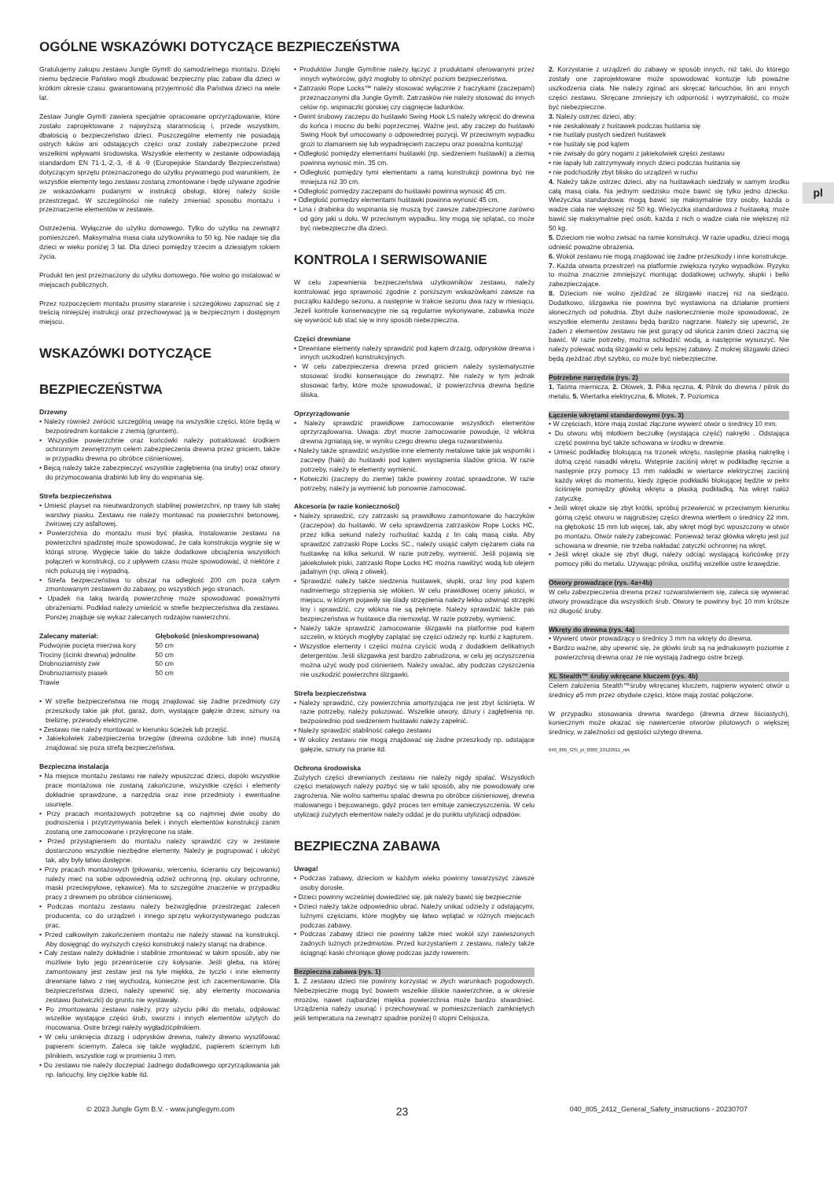pl
OGÓLNE WSKAZÓWKI DOTYCZĄCE BEZPIECZEŃSTWA
Gratulujemy zakupu zestawu Jungle Gym® do samodzielnego montażu. Dzięki niemu będziecie Państwo mogli zbudować bezpieczny plac zabaw dla dzieci w krótkim okresie czasu: gwarantowaną przyjemność dla Państwa dzieci na wiele lat.
Zestaw Jungle Gym® zawiera specjalnie opracowane oprzyrządowanie, które zostało zaprojektowane z najwyższą starannością i, przede wszystkim, dbałością o bezpieczeństwo dzieci. Poszczególne elementy nie posiadają ostrych łuków ani odstających części oraz zostały zabezpieczone przed wszelkimi wpływami środowiska. Wszystkie elementy w zestawie odpowiadają standardom EN 71-1,-2,-3, -8 & -9 (Europejskie Standardy Bezpieczeństwa) dotyczącym sprzętu przeznaczonego do użytku prywatnego pod warunkiem, że wszystkie elementy tego zestawu zostaną zmontowane i będę używane zgodnie ze wskazówkami podanymi w instrukcji obsługi, której należy ściśle przestrzegać. W szczególności nie należy zmieniać sposobu montażu i przeznaczenie elementów w zestawie.
Ostrzeżenia. Wyłącznie do użytku domowego. Tylko do użytku na zewnątrz pomieszczeń. Maksymalna masa ciała użytkownika to 50 kg. Nie nadaje się dla dzieci w wieku poniżej 3 lat. Dla dzieci pomiędzy trzecim a dziesiątym rokiem życia.
Produkt ten jest przeznaczony do użytku domowego. Nie wolno go instalować w miejscach publicznych.
Przez rozpoczęciem montażu prosimy starannie i szczegółowo zapoznać się z treścią niniejszej instrukcji oraz przechowywać ją w bezpiecznym i dostępnym miejscu.
WSKAZÓWKI DOTYCZĄCE
BEZPIECZEŃSTWA
Drzewny
• Należy również zwrócić szczególną uwagę na wszystkie części, które będą w bezpośrednim kontakcie z ziemią (gruntem).
• Wszystkie powierzchnie oraz końcówki należy potraktować środkiem ochronnym zewnętrznym celem zabezpieczenia drewna przez gniciem, także w przypadku drewna po obróbce ciśnieniowej.
• Bejcą należy także zabezpieczyć wszystkie zagłębienia (na śruby) oraz otwory do przymocowania drabinki lub liny do wspinania się.
Strefa bezpieczeństwa
• Umieść playset na nieutwardzonych stabilnej powierzchni, np trawy lub stałej warstwy piasku. Zestawu nie należy montować na powierzchni betonowej, żwirowej czy asfaltowej.
• Powierzchnia do montażu musi być płaska. Instalowanie zestawu na powierzchni spadzistej może spowodować, że cała konstrukcja wygnie się w którąś stronę. Wygięcie takie do także dodatkowe obciążenia wszystkich połączeń w konstrukcji, co z upływem czasu może spowodować, iż niektóre z nich poluzują się i wypadną.
• Strefa bezpieczeństwa to obszar na odległość 200 cm poza całym zmontowanym zestawem do zabawy, po wszystkich jego stronach.
• Upadek na taką twardą powierzchnię może spowodować poważnymi obrażeniami. Podkład należy umieścić w strefie bezpieczeństwa dla zestawu. Poniżej znajduje się wykaz zalecanych rodzajów nawierzchni.
| Zalecany materiał: | Głębokość (nieskompresowana) |
| --- | --- |
| Podwójnie pocięta mierzwa kory | 50 cm |
| Trociny (ścinki drewna) jednolite | 50 cm |
| Drobnoziarnisty żwir | 50 cm |
| Drobnoziarnisty piasek | 50 cm |
| Trawie | |
• W strefie bezpieczeństwa nie mogą znajdować się żadne przedmioty czy przeszkody takie jak płot, garaż, dom, wystające gałęzie drzew, sznury na bieliznę, przewody elektryczne.
• Zestawu nie należy montować w kierunku ścieżek lub przejść.
• Jakiekolwiek zabezpieczenia brzegów (drewna ozdobne lub inne) muszą znajdować się poza strefą bezpieczeństwa.
Bezpieczna instalacja
• Na miejsce montażu zestawu nie należy wpuszczać dzieci, dopóki wszystkie prace montażowa nie zostaną zakończone, wszystkie części i elementy dokładnie sprawdzone, a narzędzia oraz inne przedmioty i ewentualne usunięte.
• Przy pracach montażowych potrzebne są co najmniej dwie osoby do podnoszenia i przytrzymywania belek i innych elementów konstrukcji zanim zostaną one zamocowane i przykręcone na stałe.
• Przed przystąpieniem do montażu należy sprawdzić czy w zestawie dostarczono wszystkie niezbędne elementy. Należy je pogrupować i ułożyć tak, aby były łatwo dostępne.
• Przy pracach montażowych (piłowaniu, wierceniu, ścieraniu czy bejcowaniu) należy mieć na sobie odpowiednią odzież ochronną (np. okulary ochronne, maski przeciwpyłowe, rękawice). Ma to szczególne znaczenie w przypadku pracy z drewnem po obróbce ciśnieniowej.
• Podczas montażu zestawu należy bezwzględnie przestrzegać zaleceń producenta, co do urządzeń i innego sprzętu wykorzystywanego podczas prac.
• Przed całkowitym zakończeniem montażu nie należy stawać na konstrukcji. Aby dosięgnąć do wyższych części konstrukcji należy stanąć na drabince.
• Cały zestaw należy dokładnie i stabilnie zmontować w takim sposób, aby nie możliwie było jego przewrócenie czy kołysanie. Jeśli gleba, na której zamontowany jest zestaw jest na tyle miękka, że tyczki i inne elementy drewniane łatwo z niej wychodzą, konieczne jest ich zacementowanie. Dla bezpieczeństwa dzieci, należy upewnić się, aby elementy mocowania zestawu (kotwiczki) do gruntu nie wystawały.
• Po zmontowaniu zestawu należy, przy użyciu piłki do metalu, odpiłować wszelkie wystające części śrub, sworzni i innych elementów użytych do mocowania. Ostre brzegi należy wygładzićpilnikiem.
• W celu uniknięcia drzazg i odprysków drewna, należy drewno wyszlifować papierem ściernym. Zaleca się także wygładzić, papierem ściernym lub pilnikiem, wszystkie rogi w promieniu 3 mm.
• Do zestawu nie należy doczepiać żadnego dodatkowego oprzyrządowania jak np. łańcuchy, liny ciężkie kable itd.
• Produktów Jungle Gym®nie należy łączyć z produktami oferowanymi przez innych wytwórców, gdyż mogłoby to obniżyć poziom bezpieczeństwa.
• Zatrzaski Rope Locks™ należy stosować wyłącznie z haczykami (zaczepami) przeznaczonymi dla Jungle Gym®. Zatrzasków nie należy stosować do innych celów np. wspinaczki górskiej czy ciągnięcie ładunków.
• Gwint śrubowy zaczepu do huśtawki Swing Hook LS należy wkręcić do drewna do końca i mocno do belki poprzecznej. Ważne jest, aby zaczep do huśtawki Swing Hook był umocowany o odpowiedniej pozycji. W przeciwnym wypadku grozi to złamaniem się lub wypadnięciem zaczepu oraz poważna kontuzją!
• Odległość pomiędzy elementami huśtawki (np. siedzeniem huśtawki) a ziemią powinna wynosić min. 35 cm.
• Odległość pomiędzy tymi elementami a ramą konstrukcji powinna być nie mniejsza niż 30 cm.
• Odległość pomiędzy zaczepami do huśtawki powinna wynosić 45 cm.
• Odległość pomiędzy elementami huśtawki powinna wynosić 45 cm.
• Lina i drabinka do wspinania się muszą być zawsze zabezpieczone zarówno od góry jaki u dołu. W przeciwnym wypadku, liny mogą się splątać, co może być niebezpieczne dla dzieci.
KONTROLA I SERWISOWANIE
W celu zapewnienia bezpieczeństwa użytkowników zestawu, należy kontrolować jego sprawność zgodnie z poniższym wskazówkami zawsze na początku każdego sezonu, a następnie w trakcie sezonu dwa razy w miesiącu. Jeżeli kontrole konserwacyjne nie są regularnie wykonywane, zabawka może się wywrócić lub stać się w inny sposób niebezpieczna.
Części drewniane
• Drewniane elementy należy sprawdzić pod kątem drzazg, odprysków drewna i innych uszkodzeń konstrukcyjnych.
• W celu zabezpieczenia drewna przed gniciem należy systematycznie stosować środki konserwujące do zewnątrz. Nie należy w tym jednak stosować farby, które może spowodować, iż powierzchnia drewna będzie śliska.
Oprzyrządowanie
• Należy sprawdzić prawidłowe zamocowanie wszystkich elementów oprzyrządowania. Uwaga: zbyt mocne zamocowanie powoduje, iż włókna drewna zgniatają się, w wyniku czego drewno ulega rozwarstwieniu.
• Należy także sprawdzić wszystkie inne elementy metalowe takie jak wsporniki i zaczepy (haki) do huśtawki pod kątem wystąpienia śladów gnicia. W razie potrzeby, należy te elementy wymienić.
• Kotwiczki (zaczepy do ziemie) także powinny zostać sprawdzone. W razie potrzeby, należy ja wymienić lub ponownie zamocować.
Akcesoria (w razie konieczności)
• Należy sprawdzić, czy zatrzaski są prawidłowo zamontowane do haczyków (zaczepów) do huśtawki. W celu sprawdzenia zatrzasków Rope Locks HC, przez kilka sekund należy rozhuśtać każdą z lin całą masą ciała. Aby sprawdzić zatrzaski Rope Locks SC., należy usiąść całym ciężarem ciała na huśtawkę na kilka sekund. W razie potrzeby, wymienić. Jeśli pojawią się jakiekolwiek piski, zatrzaski Rope Locks HC można nawilżyć wodą lub olejem jadalnym (np. oliwą z oliwek).
• Sprawdzić należy także siedzenia huśtawek, słupki, oraz liny pod kątem nadmiernego strzępienia się włókien. W celu prawidłowej oceny jakości, w miejscu, w którym pojawiły się ślady strzępienia należy lekko odwinąć strzępki liny i sprawdzić, czy włókna nie są pęknięte. Należy sprawdzić także pas bezpieczeństwa w huśtawce dla niemowląt. W razie potrzeby, wymienić.
• Należy także sprawdzić zamocowanie ślizgawki na platformie pod kątem szczelin, w których mogłyby zaplątać się części odzieży np. kurtki z kapturem.
• Wszystkie elementy i części można czyścić wodą z dodatkiem delikatnych detergentów. Jeśli ślizgawka jest bardzo zabrudzona, w celu jej oczyszczenia można użyć wody pod ciśnieniem. Należy uważać, aby podczas czyszczenia nie uszkodzić powierzchni ślizgawki.
Strefa bezpieczeństwa
• Należy sprawdzić, czy powierzchnia amortyzująca nie jest zbyt ściśnięta. W razie potrzeby, należy poluzować. Wszelkie otwory, dziury i zagłębienia np. bezpośrednio pod siedzeniem huśtawki należy zapełnić.
• Należy sprawdzić stabilność całego zestawu
• W okolicy zestawu nie mogą znajdować się żadne przeszkody np. odstające gałęzie, sznury na pranie itd.
Ochrona środowiska
Zużytych części drewnianych zestawu nie należy nigdy spalać. Wszystkich części metalowych należy pozbyć się w taki sposób, aby nie powodowały one zagrożenia. Nie wolno samemu spalać drewna po obróbce ciśnieniowej, drewna malowanego i bejcowanego, gdyż proces ten emituje zanieczyszczenia. W celu utylizacji zużytych elementów należy oddać je do punktu utylizacji odpadów.
BEZPIECZNA ZABAWA
Uwaga!
• Podczas zabawy, dzieciom w każdym wieku powinny towarzyszyć zawsze osoby dorosłe.
• Dzieci powinny wcześniej dowiedzieć się, jak należy bawić się bezpiecznie
• Dzieci należy także odpowiednio ubrać. Należy unikać odzieży z odstającymi, luźnymi częściami, które mogłyby się łatwo wplątać w różnych miejscach podczas zabawy.
• Podczas zabawy dzieci nie powinny także mieć wokół szyi zawieszonych żadnych luźnych przedmiotów. Przed korzystaniem z zestawu, należy także ściągnąć kaski chroniące głowę podczas jazdy rowerem.
Bezpieczna zabawa (rys. 1)
1. Z zestawu dzieci nie powinny korzystać w złych warunkach pogodowych. Niebezpieczne mogą być bowiem wszelkie śliskie nawierzchnie, a w okresie mrozów, nawet najbardziej miękka powierzchnia może bardzo stwardnieć. Urządzenia należy usunąć i przechowywać w pomieszczeniach zamkniętych jeśli temperatura na zewnątrz spadnie poniżej 0 stopni Celsjusza.
2. Korzystanie z urządzeń do zabawy w sposób innych, niż taki, do którego zostały one zaprojektowane może spowodować kontuzje lub poważne uszkodzenia ciała. Nie należy zginać ani skręcać łańcuchów, lin ani innych części zestawu. Skręcane zmniejszy ich odporność i wytrzymałość, co może być niebezpieczne.
3. Należy ostrzec dzieci, aby:
• nie zeskakiwały z huśtawek podczas huśtania się
• nie huśtały pustych siedzeń huśtawek
• nie huśtały się pod kątem
• nie zwisały do góry nogami z jakiekolwiek części zestawu
• nie łapały lub zatrzymywały innych dzieci podczas huśtania się
• nie podchodziły zbyt blisko do urządzeń w ruchu
4. Należy także ostrzec dzieci, aby na huśtawkach siedziały w samym środku całą masą ciała. Na jednym siedzisku może bawić się tylko jedno dziecko. Wieżyczka standardowa: mogą bawić się maksymalnie trzy osoby, każda o wadze ciała nie większej niż 50 kg. Wieżyczka standardowa z huśtawką: może bawić się maksymalnie pięć osób, każda z nich o wadze ciała nie większej niż 50 kg.
5. Dzieciom nie wolno zwisać na ramie konstrukcji. W razie upadku, dzieci mogą odnieść poważne obrażenia.
6. Wokół zestawu nie mogą znajdować się żadne przeszkody i inne konstrukcje.
7. Każda otwarta przestrzeń na platformie zwiększa ryzyko wypadków. Ryzyko to można znacznie zmniejszyć montując dodatkowej uchwyty, słupki i belki zabezpieczające.
8. Dzieciom nie wolno zjeżdżać ze ślizgawki inaczej niż na siedząco. Dodatkowo, ślizgawka nie powinna być wystawiona na działanie promieni słonecznych od południa. Zbyt duże nasłonecznienie może spowodować, ze wszystkie elementu zestawu będą bardzo nagrzane. Należy się upewnić, że żaden z elementów zestawu nie jest gorący od słońca zanim dzieci zaczną się bawić. W razie potrzeby, można schłodzić wodą, a następnie wysuszyć. Nie należy polewać wodą ślizgawki w celu lepszej zabawy. Z mokrej ślizgawki dzieci będą zjeżdżać zbyt szybko, co może być niebezpieczne.
Potrzebne narzędzia (rys. 2)
1. Taśma miernicza, 2. Ołówek, 3. Piłka ręczna, 4. Pilnik do drewna / pilnik do metalu, 5. Wiertarka elektryczna, 6. Młotek, 7. Poziomica
Łączenie wkrętami standardowymi (rys. 3)
• W częściach, które mają zostać złączone wywierć otwór o średnicy 10 mm.
• Do otworu wbij młotkiem beczułkę (wystająca część) nakrętki . Odstająca część powinna być także schowana w środku w drewnie.
• Umieść podkładkę blokującą na trzonek wkrętu, następnie płaską nakrętkę i dolną część nasadki wkrętu. Wstępnie zaciśnij wkręt w podkładkę ręcznie a następnie przy pomocy 13 mm nakładki w wiertarce elektrycznej zaciśnij każdy wkręt do momentu, kiedy zgięcie podkładki blokującej będzie w pełni ściśnięte pomiędzy główką wkrętu a płaską podkładką. Na wkręt nałóż zatyczkę.
• Jeśli wkręt okaże się zbyt krótki, spróbuj przewiercić w przeciwnym kierunku górną część otworu w najgrubszej części drewna wiertłem o średnicy 22 mm, na głębokość 15 mm lub więcej, tak, aby wkręt mógł być wpuszczony w otwór po montażu. Otwór należy zabejcować. Ponieważ teraz główka wkrętu jest już schowana w drewnie, nie trzeba nakładać zatyczki ochronnej na wkręt.
• Jeśli wkręt okaże się zbyt długi, należy odciąć wystającą końcówkę przy pomocy piłki do metalu. Używając pilnika, oszlifuj wszelkie ostre krawędzie.
Otwory prowadzące (rys. 4a+4b)
W celu zabezpieczenia drewna przez rozwarstwieniem się, zaleca się wywierać otwory prowadzące dla wszystkich śrub. Otwory te powinny być 10 mm krótsze niż długość śruby.
Wkręty do drewna (rys. 4a)
• Wywierć otwór prowadzący o średnicy 3 mm na wkręty do drewna.
• Bardzo ważne, aby upewnić się, że główki śrub są na jednakowym poziomie z powierzchnią drewna oraz że nie wystają żadnego ostre brzegi.
XL Stealth™ śruby wkręcane kluczem (rys. 4b)
Celem założenia Stealth™śruby wkręcanej kluczem, najpierw wywierć otwór o średnicy ø5 mm przez obydwie części, które mają zostać połączone.
W przypadku stosowania drewna twardego (drewna drzew liściastych), koniecznym może okazać się nawiercenie otworów pilotowych o większej średnicy, w zależności od gęstości użytego drewna.
040_805_GSI_pl_0300_20120911_nlA
© 2023 Jungle Gym B.V. - www.junglegym.com 23 040_805_2412_General_Safety_instructions - 20230707